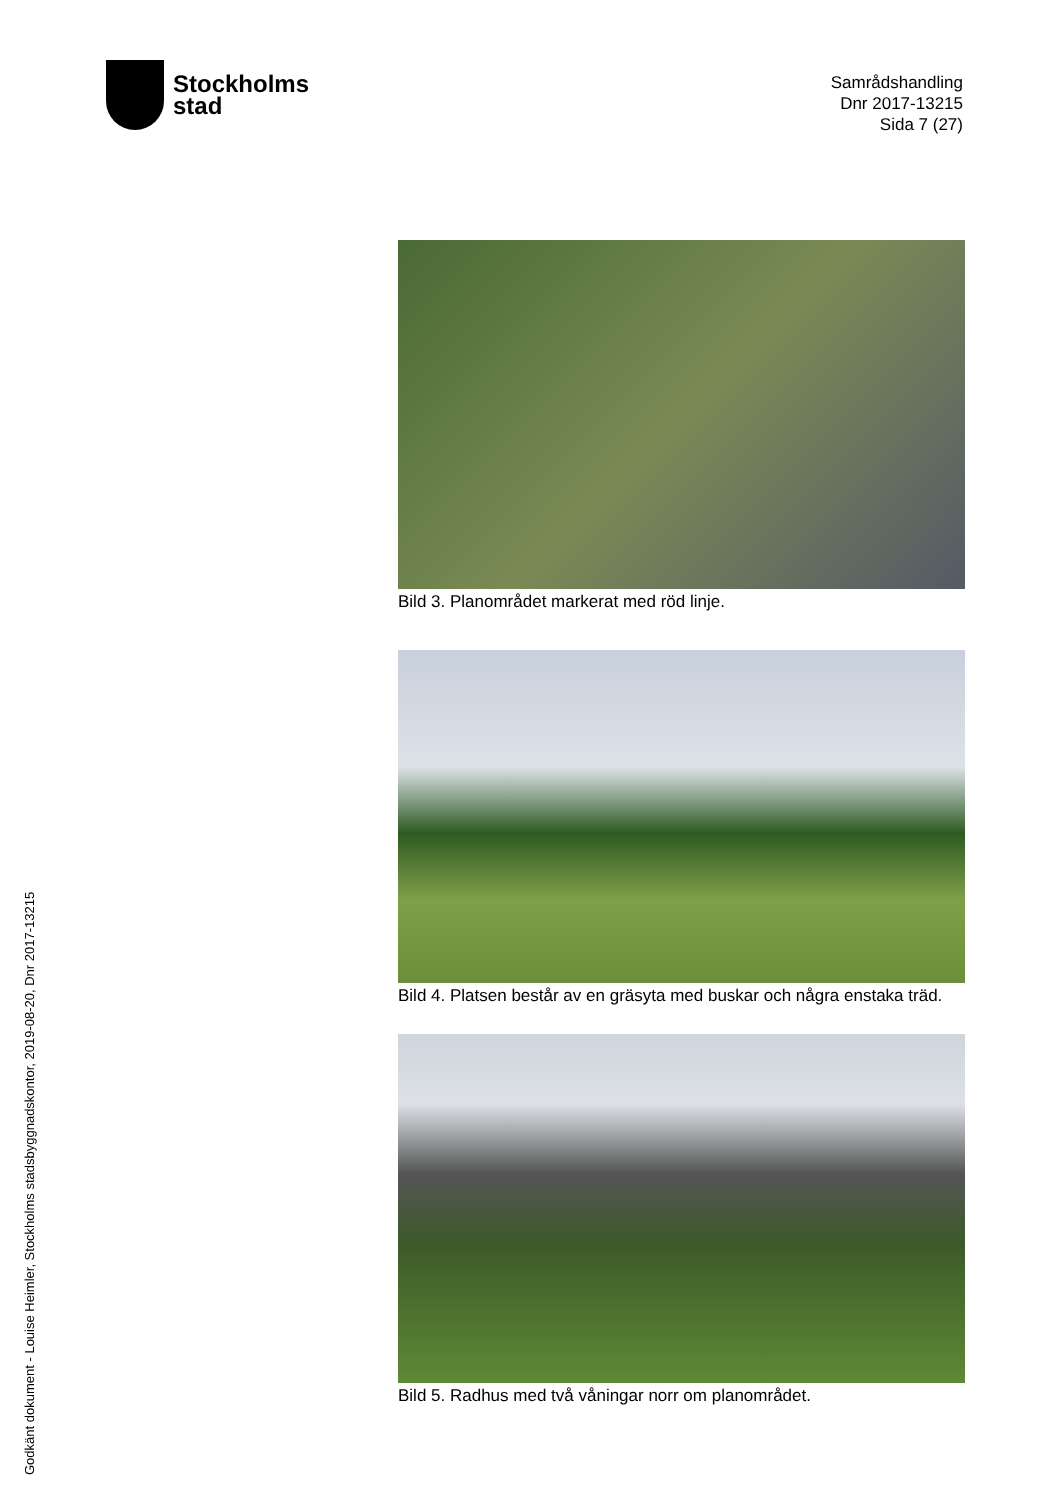Stockholms
stad
Samrådshandling
Dnr 2017-13215
Sida 7 (27)
Bild 3. Planområdet markerat med röd linje.
Bild 4. Platsen består av en gräsyta med buskar och några enstaka träd.
Bild 5. Radhus med två våningar norr om planområdet.
Godkänt dokument - Louise Heimler, Stockholms stadsbyggnadskontor, 2019-08-20, Dnr 2017-13215